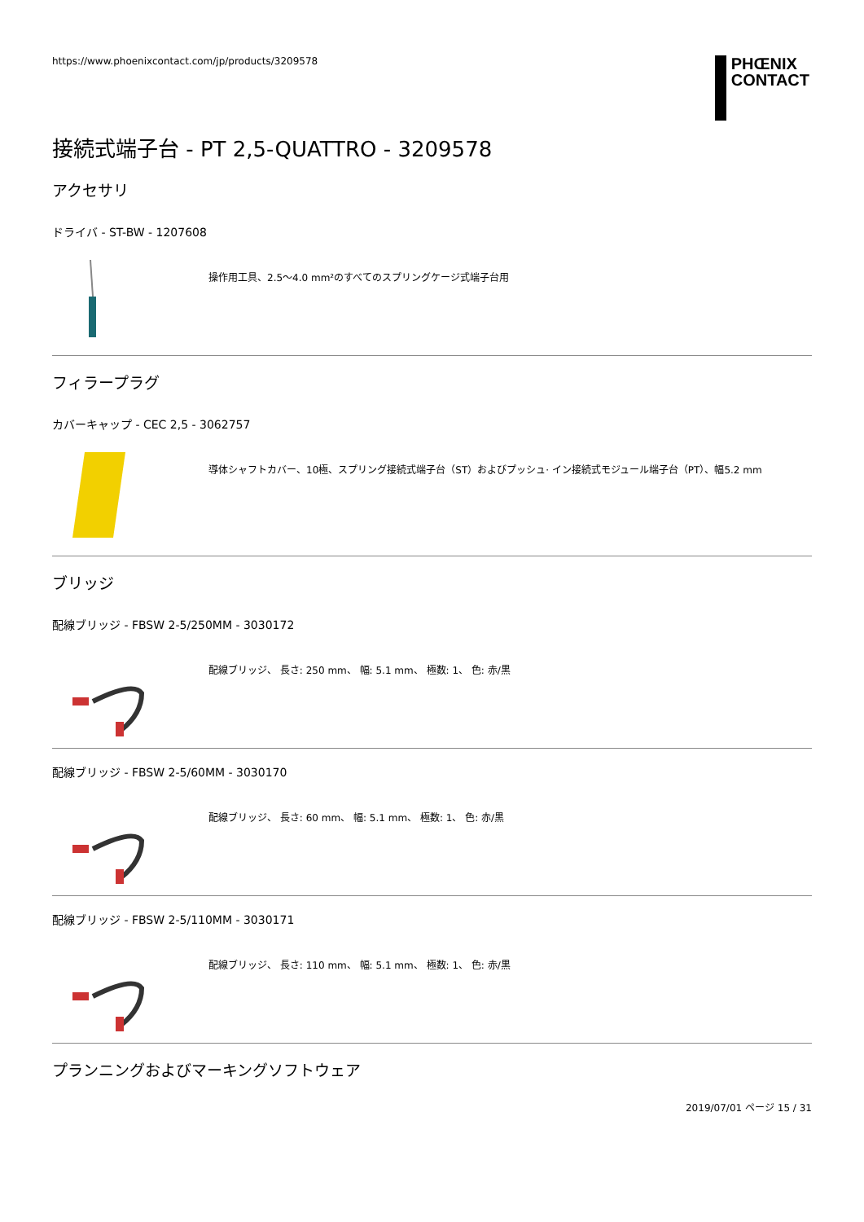https://www.phoenixcontact.com/jp/products/3209578
PHŒNIX
CONTACT
接続式端子台 - PT 2,5-QUATTRO - 3209578
アクセサリ
ドライバ - ST-BW - 1207608
操作用工具、2.5～4.0 mm²のすべてのスプリングケージ式端子台用
フィラープラグ
カバーキャップ - CEC 2,5 - 3062757
導体シャフトカバー、10極、スプリング接続式端子台（ST）およびプッシュ· イン接続式モジュール端子台（PT）、幅5.2 mm
ブリッジ
配線ブリッジ - FBSW 2-5/250MM - 3030172
配線ブリッジ、 長さ: 250 mm、 幅: 5.1 mm、 極数: 1、 色: 赤/黒
配線ブリッジ - FBSW 2-5/60MM - 3030170
配線ブリッジ、 長さ: 60 mm、 幅: 5.1 mm、 極数: 1、 色: 赤/黒
配線ブリッジ - FBSW 2-5/110MM - 3030171
配線ブリッジ、 長さ: 110 mm、 幅: 5.1 mm、 極数: 1、 色: 赤/黒
プランニングおよびマーキングソフトウェア
2019/07/01 ページ 15 / 31